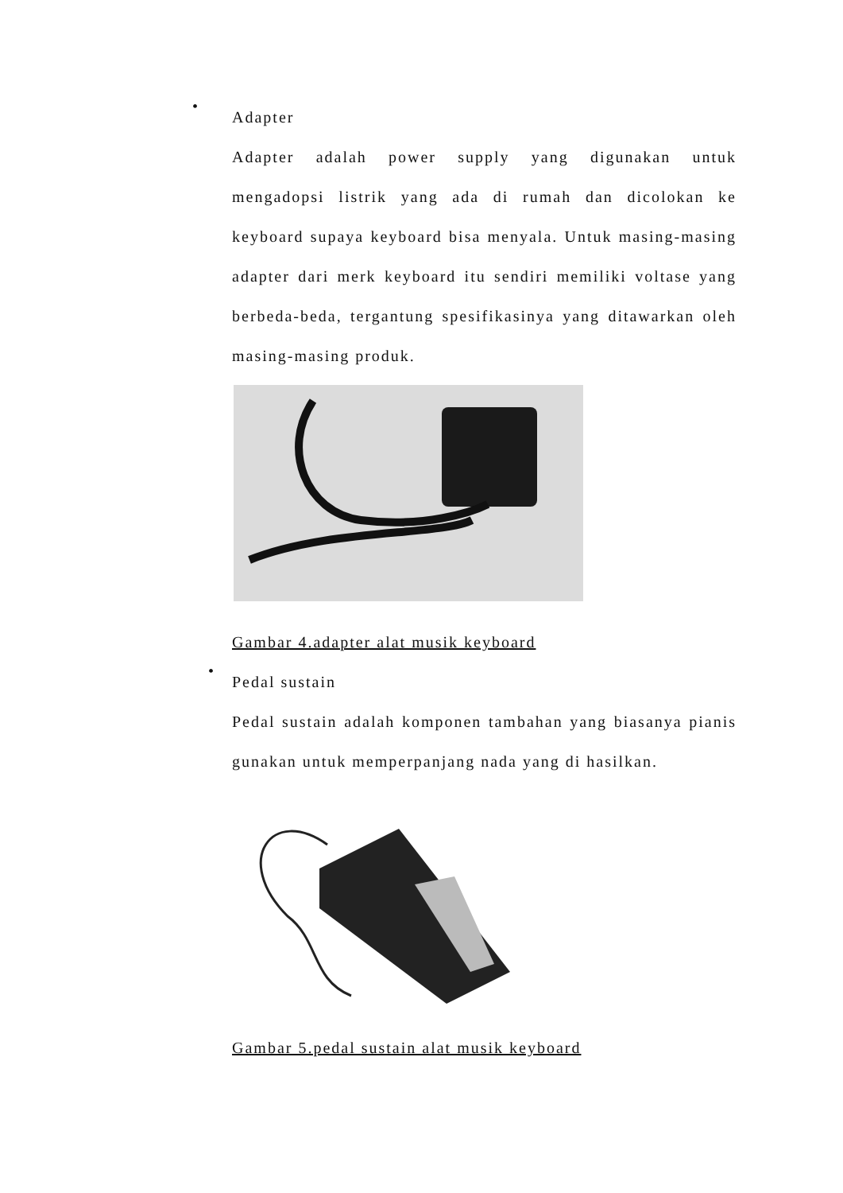•
Adapter
Adapter adalah power supply yang digunakan untuk mengadopsi listrik yang ada di rumah dan dicolokan ke keyboard supaya keyboard bisa menyala. Untuk masing-masing adapter dari merk keyboard itu sendiri memiliki voltase yang berbeda-beda, tergantung spesifikasinya yang ditawarkan oleh masing-masing produk.
Gambar 4.adapter alat musik keyboard
•
Pedal sustain
Pedal sustain adalah komponen tambahan yang biasanya pianis gunakan untuk memperpanjang nada yang di hasilkan.
Gambar 5.pedal sustain alat musik keyboard